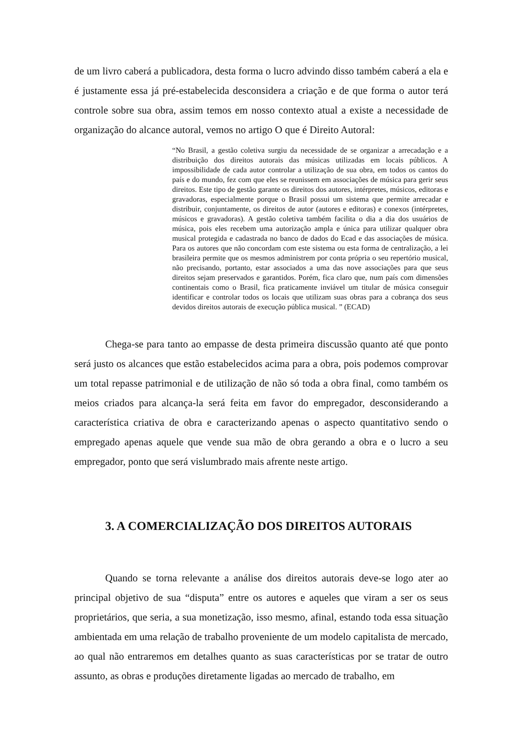de um livro caberá a publicadora, desta forma o lucro advindo disso também caberá a ela e é justamente essa já pré-estabelecida desconsidera a criação e de que forma o autor terá controle sobre sua obra, assim temos em nosso contexto atual a existe a necessidade de organização do alcance autoral, vemos no artigo O que é Direito Autoral:
“No Brasil, a gestão coletiva surgiu da necessidade de se organizar a arrecadação e a distribuição dos direitos autorais das músicas utilizadas em locais públicos. A impossibilidade de cada autor controlar a utilização de sua obra, em todos os cantos do país e do mundo, fez com que eles se reunissem em associações de música para gerir seus direitos. Este tipo de gestão garante os direitos dos autores, intérpretes, músicos, editoras e gravadoras, especialmente porque o Brasil possui um sistema que permite arrecadar e distribuir, conjuntamente, os direitos de autor (autores e editoras) e conexos (intérpretes, músicos e gravadoras). A gestão coletiva também facilita o dia a dia dos usuários de música, pois eles recebem uma autorização ampla e única para utilizar qualquer obra musical protegida e cadastrada no banco de dados do Ecad e das associações de música. Para os autores que não concordam com este sistema ou esta forma de centralização, a lei brasileira permite que os mesmos administrem por conta própria o seu repertório musical, não precisando, portanto, estar associados a uma das nove associações para que seus direitos sejam preservados e garantidos. Porém, fica claro que, num país com dimensões continentais como o Brasil, fica praticamente inviável um titular de música conseguir identificar e controlar todos os locais que utilizam suas obras para a cobrança dos seus devidos direitos autorais de execução pública musical. ” (ECAD)
Chega-se para tanto ao empasse de desta primeira discussão quanto até que ponto será justo os alcances que estão estabelecidos acima para a obra, pois podemos comprovar um total repasse patrimonial e de utilização de não só toda a obra final, como também os meios criados para alcança-la será feita em favor do empregador, desconsiderando a característica criativa de obra e caracterizando apenas o aspecto quantitativo sendo o empregado apenas aquele que vende sua mão de obra gerando a obra e o lucro a seu empregador, ponto que será vislumbrado mais afrente neste artigo.
3. A COMERCIALIZAÇÃO DOS DIREITOS AUTORAIS
Quando se torna relevante a análise dos direitos autorais deve-se logo ater ao principal objetivo de sua “disputa” entre os autores e aqueles que viram a ser os seus proprietários, que seria, a sua monetização, isso mesmo, afinal, estando toda essa situação ambientada em uma relação de trabalho proveniente de um modelo capitalista de mercado, ao qual não entraremos em detalhes quanto as suas características por se tratar de outro assunto, as obras e produções diretamente ligadas ao mercado de trabalho, em